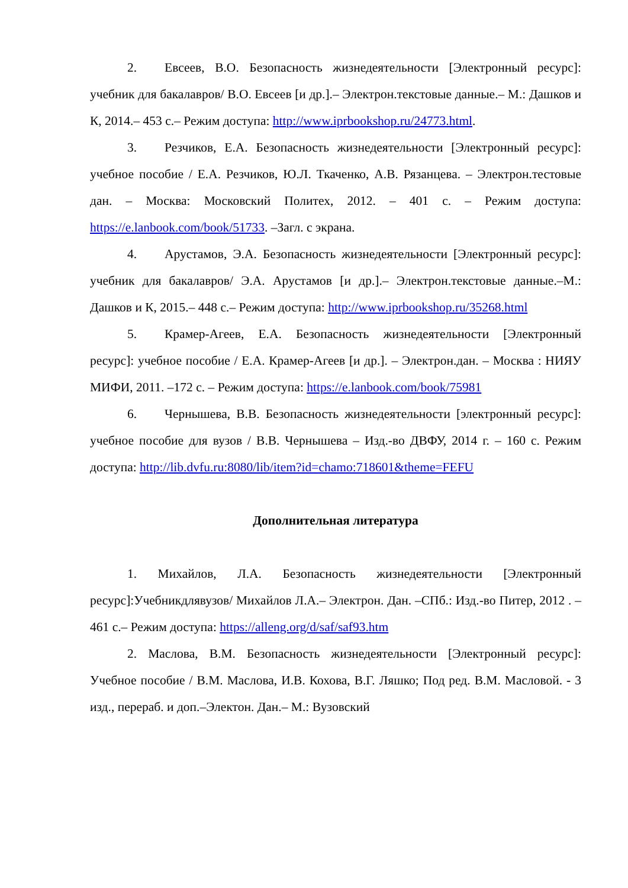2. Евсеев, В.О. Безопасность жизнедеятельности [Электронный ресурс]: учебник для бакалавров/ В.О. Евсеев [и др.].– Электрон.текстовые данные.– М.: Дашков и К, 2014.– 453 с.– Режим доступа: http://www.iprbookshop.ru/24773.html.
3. Резчиков, Е.А. Безопасность жизнедеятельности [Электронный ресурс]: учебное пособие / Е.А. Резчиков, Ю.Л. Ткаченко, А.В. Рязанцева. – Электрон.тестовые дан. – Москва: Московский Политех, 2012. – 401 с. – Режим доступа: https://e.lanbook.com/book/51733. –Загл. с экрана.
4. Арустамов, Э.А. Безопасность жизнедеятельности [Электронный ресурс]: учебник для бакалавров/ Э.А. Арустамов [и др.].– Электрон.текстовые данные.–М.: Дашков и К, 2015.– 448 с.– Режим доступа: http://www.iprbookshop.ru/35268.html
5. Крамер-Агеев, Е.А. Безопасность жизнедеятельности [Электронный ресурс]: учебное пособие / Е.А. Крамер-Агеев [и др.]. – Электрон.дан. – Москва : НИЯУ МИФИ, 2011. –172 с. – Режим доступа: https://e.lanbook.com/book/75981
6. Чернышева, В.В. Безопасность жизнедеятельности [электронный ресурс]: учебное пособие для вузов / В.В. Чернышева – Изд.-во ДВФУ, 2014 г. – 160 с. Режим доступа: http://lib.dvfu.ru:8080/lib/item?id=chamo:718601&theme=FEFU
Дополнительная литература
1. Михайлов, Л.А. Безопасность жизнедеятельности [Электронный ресурс]:Учебникдлявузов/ Михайлов Л.А.– Электрон. Дан. –СПб.: Изд.-во Питер, 2012 . – 461 с.– Режим доступа: https://alleng.org/d/saf/saf93.htm
2. Маслова, В.М. Безопасность жизнедеятельности [Электронный ресурс]: Учебное пособие / В.М. Маслова, И.В. Кохова, В.Г. Ляшко; Под ред. В.М. Масловой. - 3 изд., перераб. и доп.–Электон. Дан.– М.: Вузовский